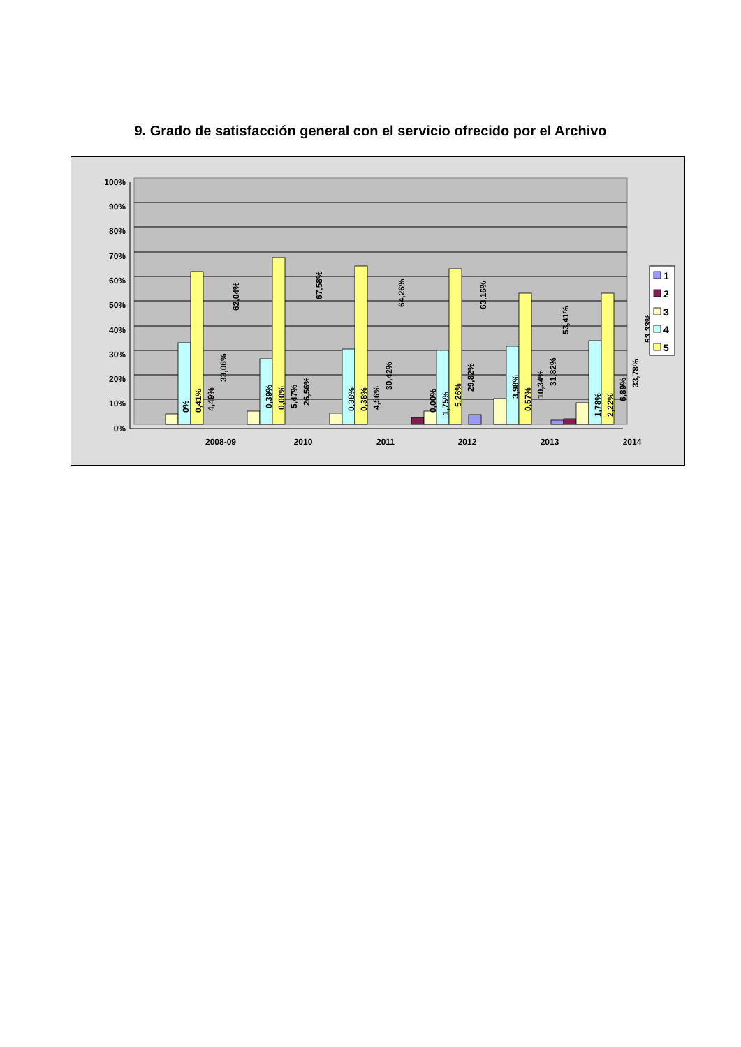9. Grado de satisfacción general con el servicio ofrecido por el Archivo
100%
90%
80%
70%
60%
50%
40%
30%
20%
10%
0%
2008-09
2010
2011
2012
2013
2014
0%
0,41%
4,49%
33,06%
62,04%
0,39%
0,00%
5,47%
26,56%
67,58%
0,38%
0,38%
4,56%
30,42%
64,26%
0,00%
1,75%
5,26%
29,82%
63,16%
3,98%
0,57%
10,34%
31,82%
53,41%
1,78%
2,22%
6,89%
33,78%
53,33%
1
2
3
4
5